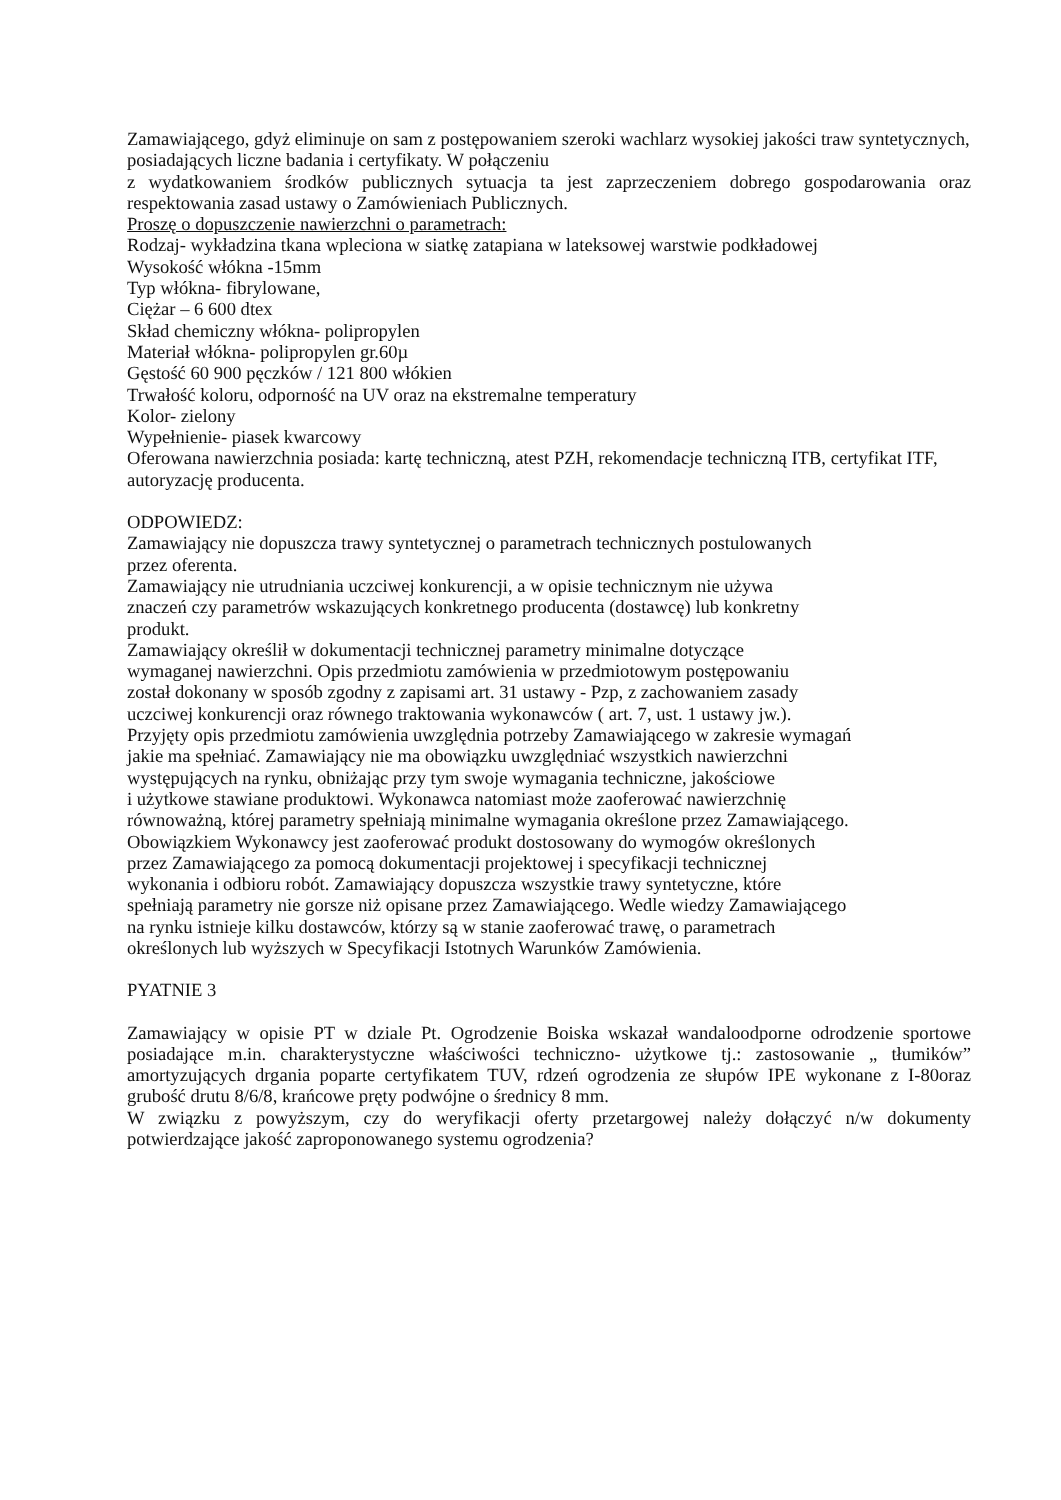Zamawiającego, gdyż eliminuje on sam z postępowaniem szeroki wachlarz wysokiej jakości traw syntetycznych, posiadających liczne badania i certyfikaty. W połączeniu
z wydatkowaniem środków publicznych sytuacja ta jest zaprzeczeniem dobrego gospodarowania oraz respektowania zasad ustawy o Zamówieniach Publicznych.
Proszę o dopuszczenie nawierzchni o parametrach:
Rodzaj- wykładzina tkana wpleciona w siatkę zatapiana w lateksowej warstwie podkładowej
Wysokość włókna -15mm
Typ włókna- fibrylowane,
Ciężar – 6 600 dtex
Skład chemiczny włókna- polipropylen
Materiał włókna- polipropylen gr.60µ
Gęstość 60 900 pęczków / 121 800 włókien
Trwałość koloru, odporność na UV oraz na ekstremalne temperatury
Kolor- zielony
Wypełnienie- piasek kwarcowy
Oferowana nawierzchnia posiada: kartę techniczną, atest PZH, rekomendacje techniczną ITB, certyfikat ITF, autoryzację producenta.
ODPOWIEDZ:
Zamawiający nie dopuszcza trawy syntetycznej o parametrach technicznych postulowanych
przez oferenta.
Zamawiający nie utrudniania uczciwej konkurencji, a w opisie technicznym nie używa
znaczeń czy parametrów wskazujących konkretnego producenta (dostawcę) lub konkretny
produkt.
Zamawiający określił w dokumentacji technicznej parametry minimalne dotyczące
wymaganej nawierzchni. Opis przedmiotu zamówienia w przedmiotowym postępowaniu
został dokonany w sposób zgodny z zapisami art. 31 ustawy - Pzp, z zachowaniem zasady
uczciwej konkurencji oraz równego traktowania wykonawców ( art. 7, ust. 1 ustawy jw.).
Przyjęty opis przedmiotu zamówienia uwzględnia potrzeby Zamawiającego w zakresie wymagań
jakie ma spełniać. Zamawiający nie ma obowiązku uwzględniać wszystkich nawierzchni
występujących na rynku, obniżając przy tym swoje wymagania techniczne, jakościowe
i użytkowe stawiane produktowi. Wykonawca natomiast może zaoferować nawierzchnię
równoważną, której parametry spełniają minimalne wymagania określone przez Zamawiającego.
Obowiązkiem Wykonawcy jest zaoferować produkt dostosowany do wymogów określonych
przez Zamawiającego za pomocą dokumentacji projektowej i specyfikacji technicznej
wykonania i odbioru robót. Zamawiający dopuszcza wszystkie trawy syntetyczne, które
spełniają parametry nie gorsze niż opisane przez Zamawiającego. Wedle wiedzy Zamawiającego
na rynku istnieje kilku dostawców, którzy są w stanie zaoferować trawę, o parametrach
określonych lub wyższych w Specyfikacji Istotnych Warunków Zamówienia.
PYATNIE 3
Zamawiający w opisie PT w dziale Pt. Ogrodzenie Boiska wskazał wandaloodporne odrodzenie sportowe posiadające m.in. charakterystyczne właściwości techniczno- użytkowe tj.: zastosowanie „ tłumików” amortyzujących drgania poparte certyfikatem TUV, rdzeń ogrodzenia ze słupów IPE wykonane z I-80oraz grubość drutu 8/6/8, krańcowe pręty podwójne o średnicy 8 mm.
W związku z powyższym, czy do weryfikacji oferty przetargowej należy dołączyć n/w dokumenty potwierdzające jakość zaproponowanego systemu ogrodzenia?